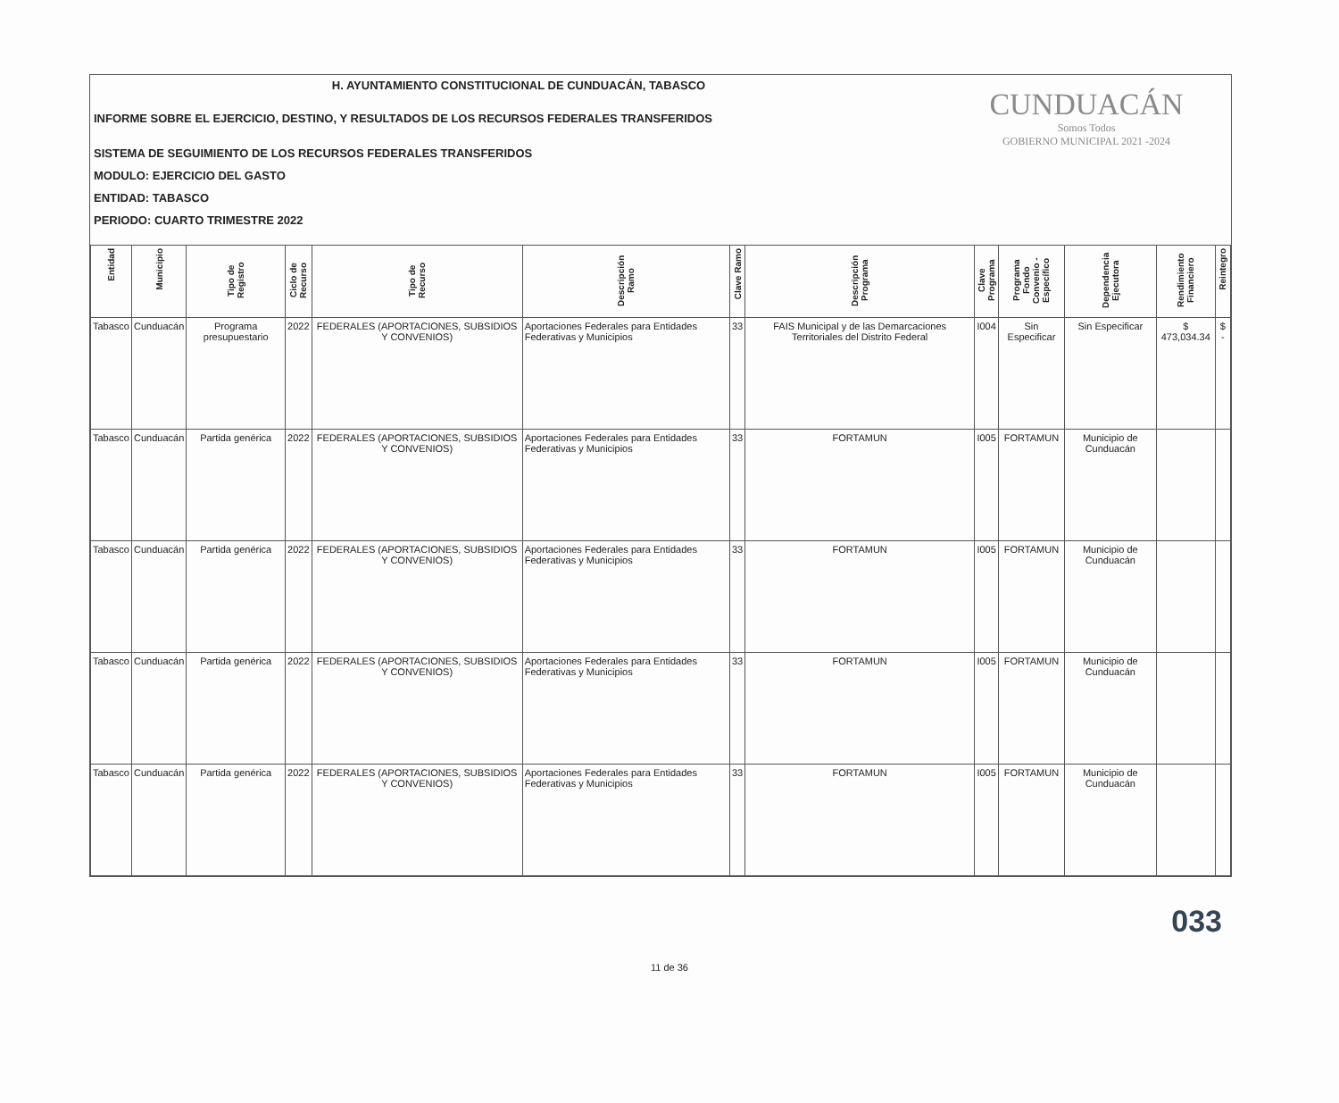CUNDUACÁN
Somos Todos
GOBIERNO MUNICIPAL 2021 -2024
H. AYUNTAMIENTO CONSTITUCIONAL DE CUNDUACÁN, TABASCO
INFORME SOBRE EL EJERCICIO, DESTINO, Y RESULTADOS DE LOS RECURSOS FEDERALES TRANSFERIDOS
SISTEMA DE SEGUIMIENTO DE LOS RECURSOS FEDERALES TRANSFERIDOS
MODULO: EJERCICIO DEL GASTO
ENTIDAD: TABASCO
PERIODO: CUARTO TRIMESTRE 2022
| Entidad | Municipio | Tipo de Registro | Ciclo de Recurso | Tipo de Recurso | Descripción Ramo | Clave Ramo | Descripción Programa | Clave Programa | Programa Fondo Convenio - Específico | Dependencia Ejecutora | Rendimiento Financiero | Reintegro |
| --- | --- | --- | --- | --- | --- | --- | --- | --- | --- | --- | --- | --- |
| Tabasco | Cunduacán | Programa presupuestario | 2022 | FEDERALES (APORTACIONES, SUBSIDIOS Y CONVENIOS) | Aportaciones Federales para Entidades Federativas y Municipios | 33 | FAIS Municipal y de las Demarcaciones Territoriales del Distrito Federal | I004 | Sin Especificar | Sin Especificar | $ 473,034.34 | $ - |
| Tabasco | Cunduacán | Partida genérica | 2022 | FEDERALES (APORTACIONES, SUBSIDIOS Y CONVENIOS) | Aportaciones Federales para Entidades Federativas y Municipios | 33 | FORTAMUN | I005 | FORTAMUN | Municipio de Cunduacán | | |
| Tabasco | Cunduacán | Partida genérica | 2022 | FEDERALES (APORTACIONES, SUBSIDIOS Y CONVENIOS) | Aportaciones Federales para Entidades Federativas y Municipios | 33 | FORTAMUN | I005 | FORTAMUN | Municipio de Cunduacán | | |
| Tabasco | Cunduacán | Partida genérica | 2022 | FEDERALES (APORTACIONES, SUBSIDIOS Y CONVENIOS) | Aportaciones Federales para Entidades Federativas y Municipios | 33 | FORTAMUN | I005 | FORTAMUN | Municipio de Cunduacán | | |
| Tabasco | Cunduacán | Partida genérica | 2022 | FEDERALES (APORTACIONES, SUBSIDIOS Y CONVENIOS) | Aportaciones Federales para Entidades Federativas y Municipios | 33 | FORTAMUN | I005 | FORTAMUN | Municipio de Cunduacán | | |
033
11 de 36